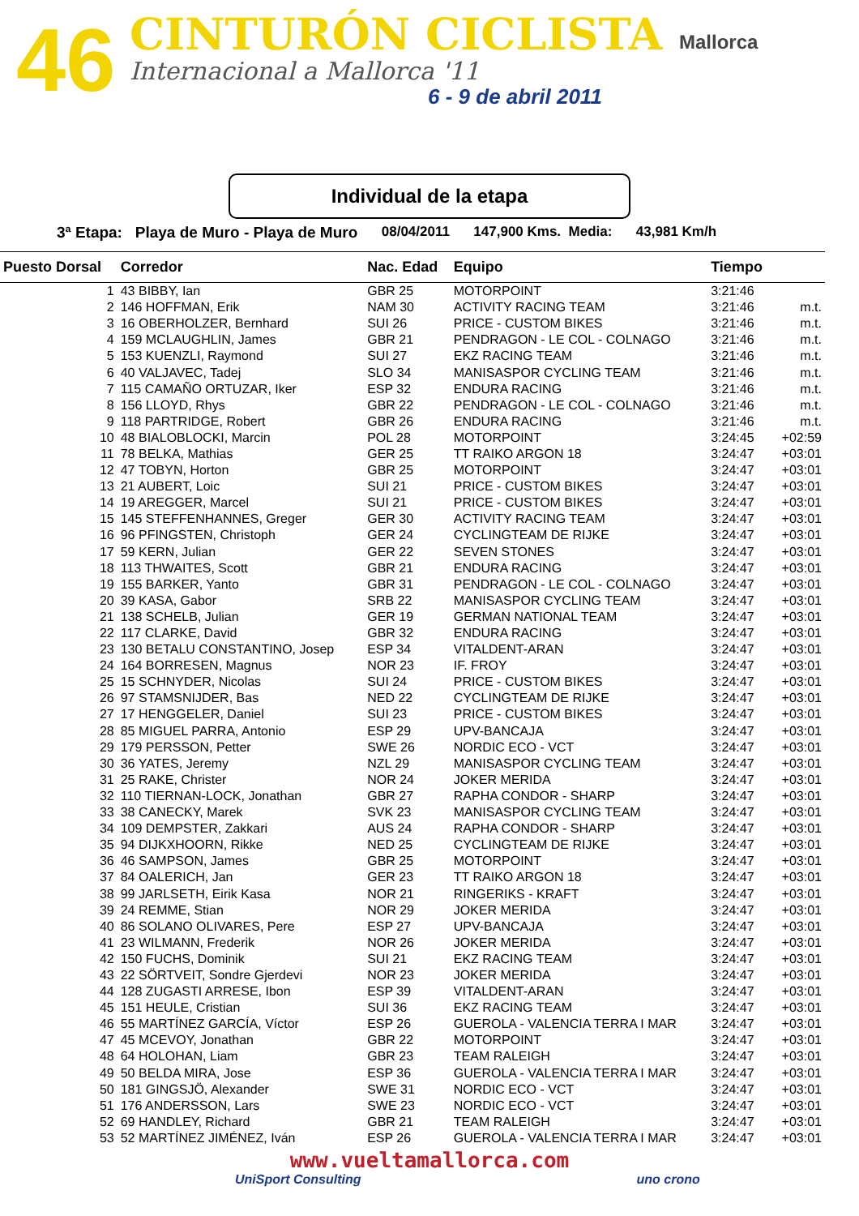46 CINTURÓN CICLISTA
Internacional a Mallorca '11
6 - 9 de abril 2011
Mallorca
Individual de la etapa
3ª Etapa: Playa de Muro - Playa de Muro 08/04/2011 147,900 Kms. Media: 43,981 Km/h
| Puesto Dorsal | Corredor | Nac. Edad | Equipo | Tiempo | |
| --- | --- | --- | --- | --- | --- |
| 1 | 43 BIBBY, Ian | GBR 25 | MOTORPOINT | 3:21:46 | |
| 2 | 146 HOFFMAN, Erik | NAM 30 | ACTIVITY RACING TEAM | 3:21:46 | m.t. |
| 3 | 16 OBERHOLZER, Bernhard | SUI 26 | PRICE - CUSTOM BIKES | 3:21:46 | m.t. |
| 4 | 159 MCLAUGHLIN, James | GBR 21 | PENDRAGON - LE COL - COLNAGO | 3:21:46 | m.t. |
| 5 | 153 KUENZLI, Raymond | SUI 27 | EKZ RACING TEAM | 3:21:46 | m.t. |
| 6 | 40 VALJAVEC, Tadej | SLO 34 | MANISASPOR CYCLING TEAM | 3:21:46 | m.t. |
| 7 | 115 CAMAÑO ORTUZAR, Iker | ESP 32 | ENDURA RACING | 3:21:46 | m.t. |
| 8 | 156 LLOYD, Rhys | GBR 22 | PENDRAGON - LE COL - COLNAGO | 3:21:46 | m.t. |
| 9 | 118 PARTRIDGE, Robert | GBR 26 | ENDURA RACING | 3:21:46 | m.t. |
| 10 | 48 BIALOBLOCKI, Marcin | POL 28 | MOTORPOINT | 3:24:45 | +02:59 |
| 11 | 78 BELKA, Mathias | GER 25 | TT RAIKO ARGON 18 | 3:24:47 | +03:01 |
| 12 | 47 TOBYN, Horton | GBR 25 | MOTORPOINT | 3:24:47 | +03:01 |
| 13 | 21 AUBERT, Loic | SUI 21 | PRICE - CUSTOM BIKES | 3:24:47 | +03:01 |
| 14 | 19 AREGGER, Marcel | SUI 21 | PRICE - CUSTOM BIKES | 3:24:47 | +03:01 |
| 15 | 145 STEFFENHANNES, Greger | GER 30 | ACTIVITY RACING TEAM | 3:24:47 | +03:01 |
| 16 | 96 PFINGSTEN, Christoph | GER 24 | CYCLINGTEAM DE RIJKE | 3:24:47 | +03:01 |
| 17 | 59 KERN, Julian | GER 22 | SEVEN STONES | 3:24:47 | +03:01 |
| 18 | 113 THWAITES, Scott | GBR 21 | ENDURA RACING | 3:24:47 | +03:01 |
| 19 | 155 BARKER, Yanto | GBR 31 | PENDRAGON - LE COL - COLNAGO | 3:24:47 | +03:01 |
| 20 | 39 KASA, Gabor | SRB 22 | MANISASPOR CYCLING TEAM | 3:24:47 | +03:01 |
| 21 | 138 SCHELB, Julian | GER 19 | GERMAN NATIONAL TEAM | 3:24:47 | +03:01 |
| 22 | 117 CLARKE, David | GBR 32 | ENDURA RACING | 3:24:47 | +03:01 |
| 23 | 130 BETALU CONSTANTINO, Josep | ESP 34 | VITALDENT-ARAN | 3:24:47 | +03:01 |
| 24 | 164 BORRESEN, Magnus | NOR 23 | IF. FROY | 3:24:47 | +03:01 |
| 25 | 15 SCHNYDER, Nicolas | SUI 24 | PRICE - CUSTOM BIKES | 3:24:47 | +03:01 |
| 26 | 97 STAMSNIJDER, Bas | NED 22 | CYCLINGTEAM DE RIJKE | 3:24:47 | +03:01 |
| 27 | 17 HENGGELER, Daniel | SUI 23 | PRICE - CUSTOM BIKES | 3:24:47 | +03:01 |
| 28 | 85 MIGUEL PARRA, Antonio | ESP 29 | UPV-BANCAJA | 3:24:47 | +03:01 |
| 29 | 179 PERSSON, Petter | SWE 26 | NORDIC ECO - VCT | 3:24:47 | +03:01 |
| 30 | 36 YATES, Jeremy | NZL 29 | MANISASPOR CYCLING TEAM | 3:24:47 | +03:01 |
| 31 | 25 RAKE, Christer | NOR 24 | JOKER MERIDA | 3:24:47 | +03:01 |
| 32 | 110 TIERNAN-LOCK, Jonathan | GBR 27 | RAPHA CONDOR - SHARP | 3:24:47 | +03:01 |
| 33 | 38 CANECKY, Marek | SVK 23 | MANISASPOR CYCLING TEAM | 3:24:47 | +03:01 |
| 34 | 109 DEMPSTER, Zakkari | AUS 24 | RAPHA CONDOR - SHARP | 3:24:47 | +03:01 |
| 35 | 94 DIJKXHOORN, Rikke | NED 25 | CYCLINGTEAM DE RIJKE | 3:24:47 | +03:01 |
| 36 | 46 SAMPSON, James | GBR 25 | MOTORPOINT | 3:24:47 | +03:01 |
| 37 | 84 OALERICH, Jan | GER 23 | TT RAIKO ARGON 18 | 3:24:47 | +03:01 |
| 38 | 99 JARLSETH, Eirik Kasa | NOR 21 | RINGERIKS - KRAFT | 3:24:47 | +03:01 |
| 39 | 24 REMME, Stian | NOR 29 | JOKER MERIDA | 3:24:47 | +03:01 |
| 40 | 86 SOLANO OLIVARES, Pere | ESP 27 | UPV-BANCAJA | 3:24:47 | +03:01 |
| 41 | 23 WILMANN, Frederik | NOR 26 | JOKER MERIDA | 3:24:47 | +03:01 |
| 42 | 150 FUCHS, Dominik | SUI 21 | EKZ RACING TEAM | 3:24:47 | +03:01 |
| 43 | 22 SÖRTVEIT, Sondre Gjerdevi | NOR 23 | JOKER MERIDA | 3:24:47 | +03:01 |
| 44 | 128 ZUGASTI ARRESE, Ibon | ESP 39 | VITALDENT-ARAN | 3:24:47 | +03:01 |
| 45 | 151 HEULE, Cristian | SUI 36 | EKZ RACING TEAM | 3:24:47 | +03:01 |
| 46 | 55 MARTÍNEZ GARCÍA, Víctor | ESP 26 | GUEROLA - VALENCIA TERRA I MAR | 3:24:47 | +03:01 |
| 47 | 45 MCEVOY, Jonathan | GBR 22 | MOTORPOINT | 3:24:47 | +03:01 |
| 48 | 64 HOLOHAN, Liam | GBR 23 | TEAM RALEIGH | 3:24:47 | +03:01 |
| 49 | 50 BELDA MIRA, Jose | ESP 36 | GUEROLA - VALENCIA TERRA I MAR | 3:24:47 | +03:01 |
| 50 | 181 GINGSJÖ, Alexander | SWE 31 | NORDIC ECO - VCT | 3:24:47 | +03:01 |
| 51 | 176 ANDERSSON, Lars | SWE 23 | NORDIC ECO - VCT | 3:24:47 | +03:01 |
| 52 | 69 HANDLEY, Richard | GBR 21 | TEAM RALEIGH | 3:24:47 | +03:01 |
| 53 | 52 MARTÍNEZ JIMÉNEZ, Iván | ESP 26 | GUEROLA - VALENCIA TERRA I MAR | 3:24:47 | +03:01 |
www.vueltamallorca.com
UniSport Consulting uno crono